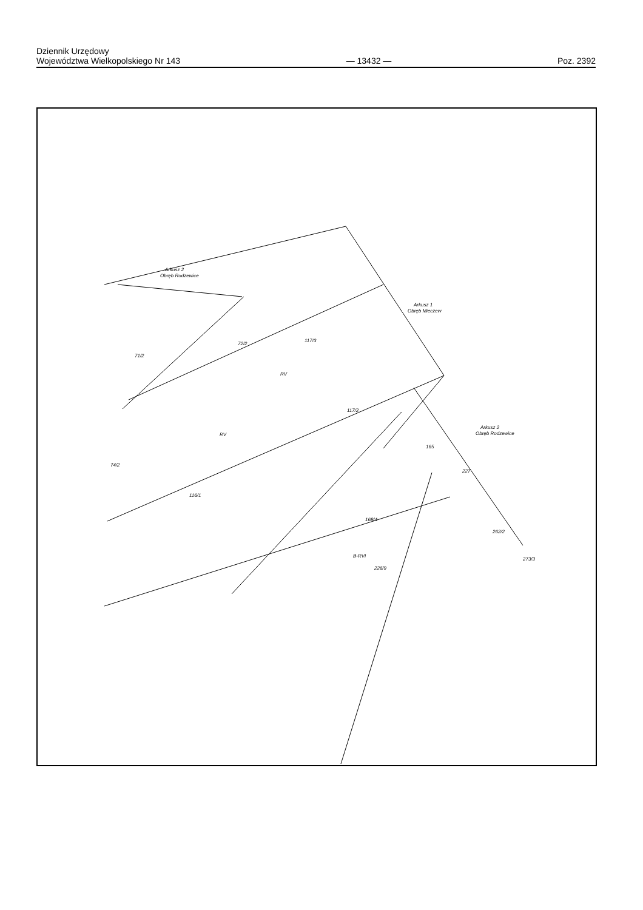Dziennik Urzędowy
Województwa Wielkopolskiego Nr 143
— 13432 —
Poz. 2392
Arkusz 2
Obręb Rodzewice
Arkusz 1
Obręb Mieczew
Arkusz 2
Obręb Rodzewice
72/2
117/3
71/2
RV
117/2
116/1
RV
74/2
168/4
262/2
227
165
B-RVI
226/9
273/3